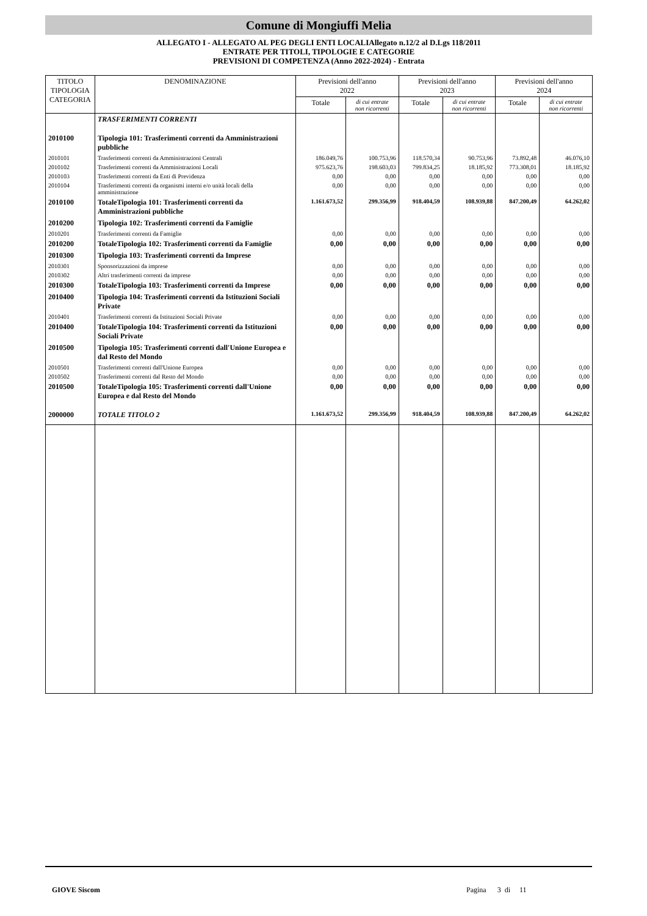Comune di Mongiuffi Melia
ALLEGATO I - ALLEGATO AL PEG DEGLI ENTI LOCALIAllegato n.12/2 al D.Lgs 118/2011
ENTRATE PER TITOLI, TIPOLOGIE E CATEGORIE
PREVISIONI DI COMPETENZA (Anno 2022-2024) - Entrata
| TITOLO TIPOLOGIA CATEGORIA | DENOMINAZIONE | Previsioni dell'anno 2022 | | Previsioni dell'anno 2023 | | Previsioni dell'anno 2024 | |
| --- | --- | --- | --- | --- | --- | --- | --- |
| | | Totale | di cui entrate non ricorrenti | Totale | di cui entrate non ricorrenti | Totale | di cui entrate non ricorrenti |
| | TRASFERIMENTI CORRENTI | | | | | | |
| 2010100 | Tipologia 101: Trasferimenti correnti da Amministrazioni pubbliche | | | | | | |
| 2010101 | Trasferimenti correnti da Amministrazioni Centrali | 186.049,76 | 100.753,96 | 118.570,34 | 90.753,96 | 73.892,48 | 46.076,10 |
| 2010102 | Trasferimenti correnti da Amministrazioni Locali | 975.623,76 | 198.603,03 | 799.834,25 | 18.185,92 | 773.308,01 | 18.185,92 |
| 2010103 | Trasferimenti correnti da Enti di Previdenza | 0,00 | 0,00 | 0,00 | 0,00 | 0,00 | 0,00 |
| 2010104 | Trasferimenti correnti da organismi interni e/o unità locali della amministrazione | 0,00 | 0,00 | 0,00 | 0,00 | 0,00 | 0,00 |
| 2010100 | TotaleTipologia 101: Trasferimenti correnti da Amministrazioni pubbliche | 1.161.673,52 | 299.356,99 | 918.404,59 | 108.939,88 | 847.200,49 | 64.262,02 |
| 2010200 | Tipologia 102: Trasferimenti correnti da Famiglie | | | | | | |
| 2010201 | Trasferimenti correnti da Famiglie | 0,00 | 0,00 | 0,00 | 0,00 | 0,00 | 0,00 |
| 2010200 | TotaleTipologia 102: Trasferimenti correnti da Famiglie | 0,00 | 0,00 | 0,00 | 0,00 | 0,00 | 0,00 |
| 2010300 | Tipologia 103: Trasferimenti correnti da Imprese | | | | | | |
| 2010301 | Sponsorizzazioni da imprese | 0,00 | 0,00 | 0,00 | 0,00 | 0,00 | 0,00 |
| 2010302 | Altri trasferimenti correnti da imprese | 0,00 | 0,00 | 0,00 | 0,00 | 0,00 | 0,00 |
| 2010300 | TotaleTipologia 103: Trasferimenti correnti da Imprese | 0,00 | 0,00 | 0,00 | 0,00 | 0,00 | 0,00 |
| 2010400 | Tipologia 104: Trasferimenti correnti da Istituzioni Sociali Private | | | | | | |
| 2010401 | Trasferimenti correnti da Istituzioni Sociali Private | 0,00 | 0,00 | 0,00 | 0,00 | 0,00 | 0,00 |
| 2010400 | TotaleTipologia 104: Trasferimenti correnti da Istituzioni Sociali Private | 0,00 | 0,00 | 0,00 | 0,00 | 0,00 | 0,00 |
| 2010500 | Tipologia 105: Trasferimenti correnti dall'Unione Europea e dal Resto del Mondo | | | | | | |
| 2010501 | Trasferimenti correnti dall'Unione Europea | 0,00 | 0,00 | 0,00 | 0,00 | 0,00 | 0,00 |
| 2010502 | Trasferimenti correnti dal Resto del Mondo | 0,00 | 0,00 | 0,00 | 0,00 | 0,00 | 0,00 |
| 2010500 | TotaleTipologia 105: Trasferimenti correnti dall'Unione Europea e dal Resto del Mondo | 0,00 | 0,00 | 0,00 | 0,00 | 0,00 | 0,00 |
| 2000000 | TOTALE TITOLO 2 | 1.161.673,52 | 299.356,99 | 918.404,59 | 108.939,88 | 847.200,49 | 64.262,02 |
GIOVE Siscom Pagina 3 di 11